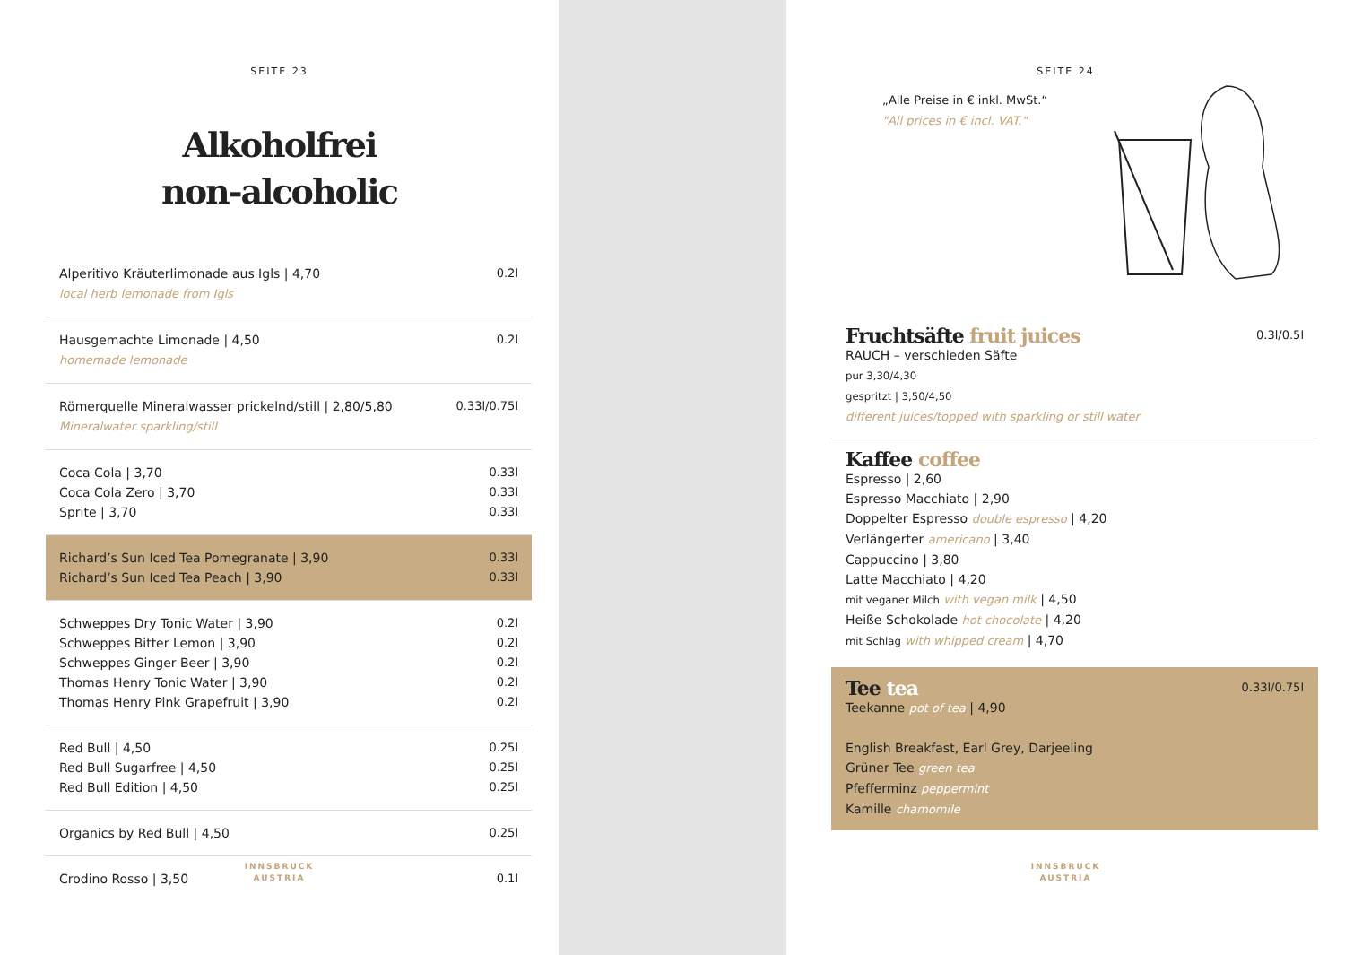SEITE 23
Alkoholfrei
non-alcoholic
| Alperitivo Kräuterlimonade aus Igls / 4,70 local herb lemonade from Igls | 0.2l |
| Hausgemachte Limonade / 4,50 homemade lemonade | 0.2l |
| Römerquelle Mineralwasser prickelnd/still / 2,80/5,80 Mineralwater sparkling/still | 0.33l/0.75l |
| Coca Cola / 3,70 Coca Cola Zero / 3,70 Sprite / 3,70 | 0.33l 0.33l 0.33l |
| Richard’s Sun Iced Tea Pomegranate / 3,90 Richard’s Sun Iced Tea Peach / 3,90 | 0.33l 0.33l |
| Schweppes Dry Tonic Water / 3,90 Schweppes Bitter Lemon / 3,90 Schweppes Ginger Beer / 3,90 Thomas Henry Tonic Water / 3,90 Thomas Henry Pink Grapefruit / 3,90 | 0.2l 0.2l 0.2l 0.2l 0.2l |
| Red Bull / 4,50 Red Bull Sugarfree / 4,50 Red Bull Edition / 4,50 | 0.25l 0.25l 0.25l |
| Organics by Red Bull / 4,50 | 0.25l |
| Crodino Rosso / 3,50 | 0.1l |
INNSBRUCK
AUSTRIA
SEITE 24
„Alle Preise in € inkl. MwSt.“
"All prices in € incl. VAT.“
0.3l/0.5l
Fruchtsäfte fruit juices
RAUCH – verschieden Säfte
pur 3,30/4,30
gespritzt | 3,50/4,50
different juices/topped with sparkling or still water
Kaffee coffee
Espresso | 2,60
Espresso Macchiato | 2,90
Doppelter Espresso double espresso | 4,20
Verlängerter americano | 3,40
Cappuccino | 3,80
Latte Macchiato | 4,20
mit veganer Milch with vegan milk | 4,50
Heiße Schokolade hot chocolate | 4,20
mit Schlag with whipped cream | 4,70
0.33l/0.75l
Tee tea
Teekanne pot of tea | 4,90
English Breakfast, Earl Grey, Darjeeling
Grüner Tee green tea
Pfefferminz peppermint
Kamille chamomile
INNSBRUCK
AUSTRIA